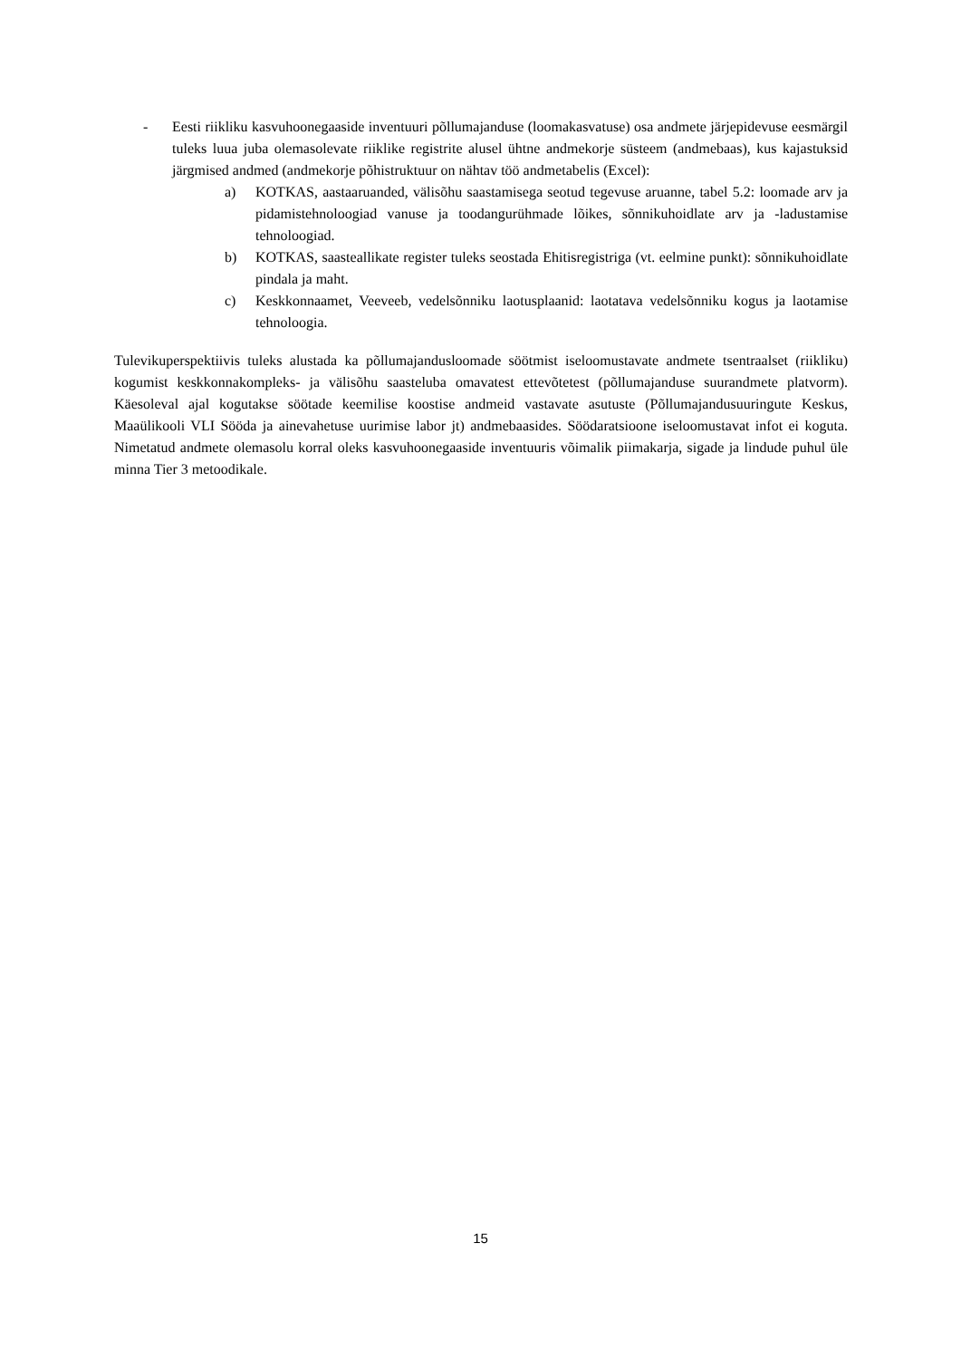- Eesti riikliku kasvuhoonegaaside inventuuri põllumajanduse (loomakasvatuse) osa andmete järjepidevuse eesmärgil tuleks luua juba olemasolevate riiklike registrite alusel ühtne andmekorje süsteem (andmebaas), kus kajastuksid järgmised andmed (andmekorje põhistruktuur on nähtav töö andmetabelis (Excel):
a) KOTKAS, aastaaruanded, välisõhu saastamisega seotud tegevuse aruanne, tabel 5.2: loomade arv ja pidamistehnoloogiad vanuse ja toodangurühmade lõikes, sõnnikuhoidlate arv ja -ladustamise tehnoloogiad.
b) KOTKAS, saasteallikate register tuleks seostada Ehitisregistriga (vt. eelmine punkt): sõnnikuhoidlate pindala ja maht.
c) Keskkonnaamet, Veeveeb, vedelsõnniku laotusplaanid: laotatava vedelsõnniku kogus ja laotamise tehnoloogia.
Tulevikuperspektiivis tuleks alustada ka põllumajandusloomade söötmist iseloomustavate andmete tsentraalset (riikliku) kogumist keskkonnakompleks- ja välisõhu saasteluba omavatest ettevõtetest (põllumajanduse suurandmete platvorm). Käesoleval ajal kogutakse söötade keemilise koostise andmeid vastavate asutuste (Põllumajandusuuringute Keskus, Maaülikooli VLI Sööda ja ainevahetuse uurimise labor jt) andmebaasides. Söödaratsioone iseloomustavat infot ei koguta. Nimetatud andmete olemasolu korral oleks kasvuhoonegaaside inventuuris võimalik piimakarja, sigade ja lindude puhul üle minna Tier 3 metoodikale.
15